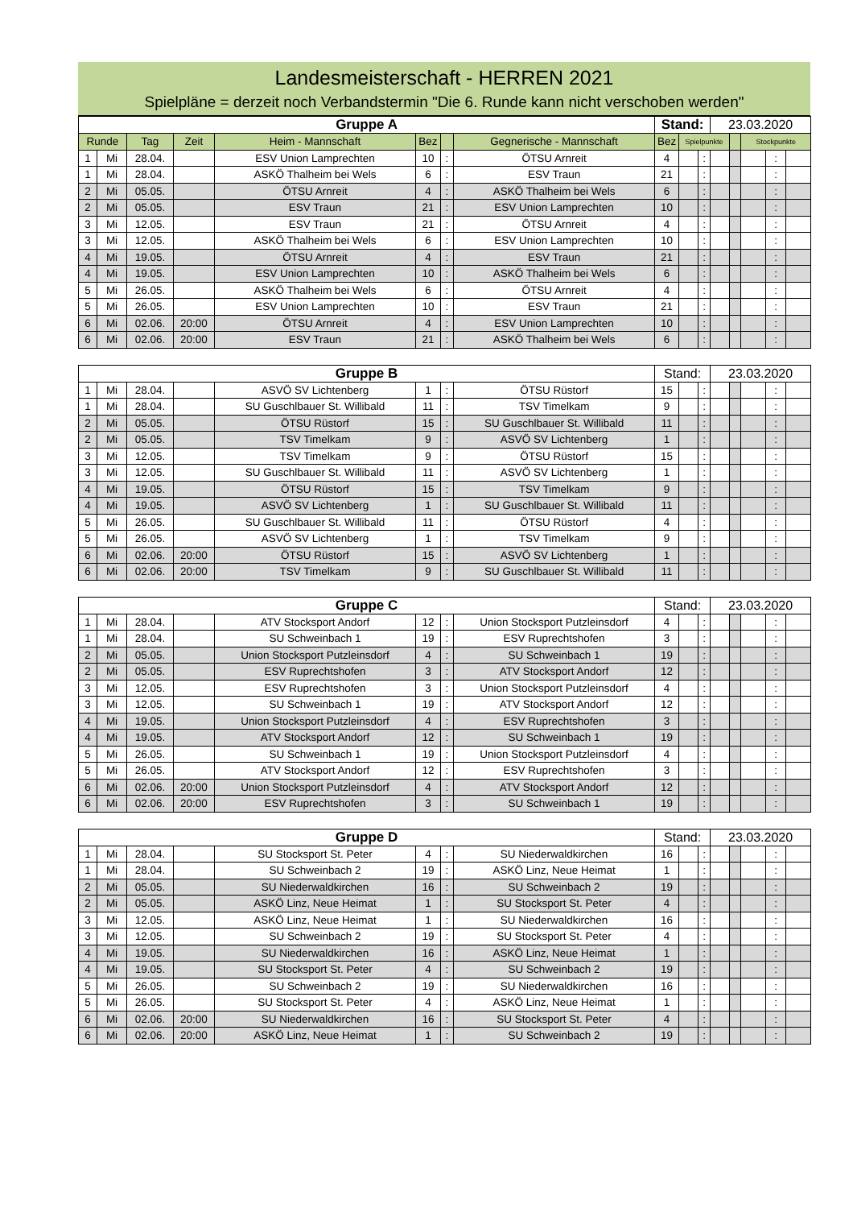Landesmeisterschaft - HERREN 2021
Spielpläne = derzeit noch Verbandstermin "Die 6. Runde kann nicht verschoben werden"
| Gruppe A | | | | | | | | Stand: | | | 23.03.2020 | | | | |
| Runde | | Tag | Zeit | Heim - Mannschaft | Bez | | Gegnerische - Mannschaft | Bez | Spielpunkte | | | | Stockpunkte | | |
| 1 | Mi | 28.04. | | ESV Union Lamprechten | 10 | : | ÖTSU Arnreit | 4 | | : | | | | : | |
| 1 | Mi | 28.04. | | ASKÖ Thalheim bei Wels | 6 | : | ESV Traun | 21 | | : | | | | : | |
| 2 | Mi | 05.05. | | ÖTSU Arnreit | 4 | : | ASKÖ Thalheim bei Wels | 6 | | : | | | | : | |
| 2 | Mi | 05.05. | | ESV Traun | 21 | : | ESV Union Lamprechten | 10 | | : | | | | : | |
| 3 | Mi | 12.05. | | ESV Traun | 21 | : | ÖTSU Arnreit | 4 | | : | | | | : | |
| 3 | Mi | 12.05. | | ASKÖ Thalheim bei Wels | 6 | : | ESV Union Lamprechten | 10 | | : | | | | : | |
| 4 | Mi | 19.05. | | ÖTSU Arnreit | 4 | : | ESV Traun | 21 | | : | | | | : | |
| 4 | Mi | 19.05. | | ESV Union Lamprechten | 10 | : | ASKÖ Thalheim bei Wels | 6 | | : | | | | : | |
| 5 | Mi | 26.05. | | ASKÖ Thalheim bei Wels | 6 | : | ÖTSU Arnreit | 4 | | : | | | | : | |
| 5 | Mi | 26.05. | | ESV Union Lamprechten | 10 | : | ESV Traun | 21 | | : | | | | : | |
| 6 | Mi | 02.06. | 20:00 | ÖTSU Arnreit | 4 | : | ESV Union Lamprechten | 10 | | : | | | | : | |
| 6 | Mi | 02.06. | 20:00 | ESV Traun | 21 | : | ASKÖ Thalheim bei Wels | 6 | | : | | | | : | |
| Gruppe B | | | | | | | | Stand: | | | 23.03.2020 | | | | |
| 1 | Mi | 28.04. | | ASVÖ SV Lichtenberg | 1 | : | ÖTSU Rüstorf | 15 | | : | | | | : | |
| 1 | Mi | 28.04. | | SU Guschlbauer St. Willibald | 11 | : | TSV Timelkam | 9 | | : | | | | : | |
| 2 | Mi | 05.05. | | ÖTSU Rüstorf | 15 | : | SU Guschlbauer St. Willibald | 11 | | : | | | | : | |
| 2 | Mi | 05.05. | | TSV Timelkam | 9 | : | ASVÖ SV Lichtenberg | 1 | | : | | | | : | |
| 3 | Mi | 12.05. | | TSV Timelkam | 9 | : | ÖTSU Rüstorf | 15 | | : | | | | : | |
| 3 | Mi | 12.05. | | SU Guschlbauer St. Willibald | 11 | : | ASVÖ SV Lichtenberg | 1 | | : | | | | : | |
| 4 | Mi | 19.05. | | ÖTSU Rüstorf | 15 | : | TSV Timelkam | 9 | | : | | | | : | |
| 4 | Mi | 19.05. | | ASVÖ SV Lichtenberg | 1 | : | SU Guschlbauer St. Willibald | 11 | | : | | | | : | |
| 5 | Mi | 26.05. | | SU Guschlbauer St. Willibald | 11 | : | ÖTSU Rüstorf | 4 | | : | | | | : | |
| 5 | Mi | 26.05. | | ASVÖ SV Lichtenberg | 1 | : | TSV Timelkam | 9 | | : | | | | : | |
| 6 | Mi | 02.06. | 20:00 | ÖTSU Rüstorf | 15 | : | ASVÖ SV Lichtenberg | 1 | | : | | | | : | |
| 6 | Mi | 02.06. | 20:00 | TSV Timelkam | 9 | : | SU Guschlbauer St. Willibald | 11 | | : | | | | : | |
| Gruppe C | | | | | | | | Stand: | | | 23.03.2020 | | | | |
| 1 | Mi | 28.04. | | ATV Stocksport Andorf | 12 | : | Union Stocksport Putzleinsdorf | 4 | | : | | | | : | |
| 1 | Mi | 28.04. | | SU Schweinbach 1 | 19 | : | ESV Ruprechtshofen | 3 | | : | | | | : | |
| 2 | Mi | 05.05. | | Union Stocksport Putzleinsdorf | 4 | : | SU Schweinbach 1 | 19 | | : | | | | : | |
| 2 | Mi | 05.05. | | ESV Ruprechtshofen | 3 | : | ATV Stocksport Andorf | 12 | | : | | | | : | |
| 3 | Mi | 12.05. | | ESV Ruprechtshofen | 3 | : | Union Stocksport Putzleinsdorf | 4 | | : | | | | : | |
| 3 | Mi | 12.05. | | SU Schweinbach 1 | 19 | : | ATV Stocksport Andorf | 12 | | : | | | | : | |
| 4 | Mi | 19.05. | | Union Stocksport Putzleinsdorf | 4 | : | ESV Ruprechtshofen | 3 | | : | | | | : | |
| 4 | Mi | 19.05. | | ATV Stocksport Andorf | 12 | : | SU Schweinbach 1 | 19 | | : | | | | : | |
| 5 | Mi | 26.05. | | SU Schweinbach 1 | 19 | : | Union Stocksport Putzleinsdorf | 4 | | : | | | | : | |
| 5 | Mi | 26.05. | | ATV Stocksport Andorf | 12 | : | ESV Ruprechtshofen | 3 | | : | | | | : | |
| 6 | Mi | 02.06. | 20:00 | Union Stocksport Putzleinsdorf | 4 | : | ATV Stocksport Andorf | 12 | | : | | | | : | |
| 6 | Mi | 02.06. | 20:00 | ESV Ruprechtshofen | 3 | : | SU Schweinbach 1 | 19 | | : | | | | : | |
| Gruppe D | | | | | | | | Stand: | | | 23.03.2020 | | | | |
| 1 | Mi | 28.04. | | SU Stocksport St. Peter | 4 | : | SU Niederwaldkirchen | 16 | | : | | | | : | |
| 1 | Mi | 28.04. | | SU Schweinbach 2 | 19 | : | ASKÖ Linz, Neue Heimat | 1 | | : | | | | : | |
| 2 | Mi | 05.05. | | SU Niederwaldkirchen | 16 | : | SU Schweinbach 2 | 19 | | : | | | | : | |
| 2 | Mi | 05.05. | | ASKÖ Linz, Neue Heimat | 1 | : | SU Stocksport St. Peter | 4 | | : | | | | : | |
| 3 | Mi | 12.05. | | ASKÖ Linz, Neue Heimat | 1 | : | SU Niederwaldkirchen | 16 | | : | | | | : | |
| 3 | Mi | 12.05. | | SU Schweinbach 2 | 19 | : | SU Stocksport St. Peter | 4 | | : | | | | : | |
| 4 | Mi | 19.05. | | SU Niederwaldkirchen | 16 | : | ASKÖ Linz, Neue Heimat | 1 | | : | | | | : | |
| 4 | Mi | 19.05. | | SU Stocksport St. Peter | 4 | : | SU Schweinbach 2 | 19 | | : | | | | : | |
| 5 | Mi | 26.05. | | SU Schweinbach 2 | 19 | : | SU Niederwaldkirchen | 16 | | : | | | | : | |
| 5 | Mi | 26.05. | | SU Stocksport St. Peter | 4 | : | ASKÖ Linz, Neue Heimat | 1 | | : | | | | : | |
| 6 | Mi | 02.06. | 20:00 | SU Niederwaldkirchen | 16 | : | SU Stocksport St. Peter | 4 | | : | | | | : | |
| 6 | Mi | 02.06. | 20:00 | ASKÖ Linz, Neue Heimat | 1 | : | SU Schweinbach 2 | 19 | | : | | | | : | |